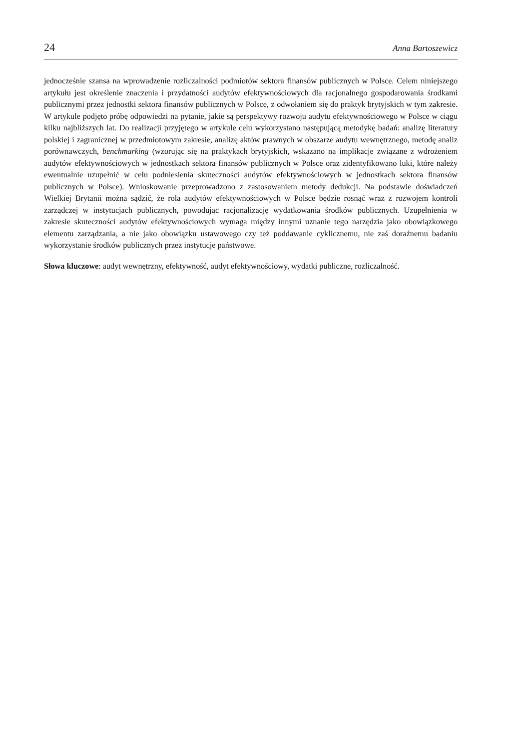24 Anna Bartoszewicz
jednocześnie szansa na wprowadzenie rozliczalności podmiotów sektora finansów publicznych w Polsce. Celem niniejszego artykułu jest określenie znaczenia i przydatności audytów efektywnościowych dla racjonalnego gospodarowania środkami publicznymi przez jednostki sektora finansów publicznych w Polsce, z odwołaniem się do praktyk brytyjskich w tym zakresie. W artykule podjęto próbę odpowiedzi na pytanie, jakie są perspektywy rozwoju audytu efektywnościowego w Polsce w ciągu kilku najbliższych lat. Do realizacji przyjętego w artykule celu wykorzystano następującą metodykę badań: analizę literatury polskiej i zagranicznej w przedmiotowym zakresie, analizę aktów prawnych w obszarze audytu wewnętrznego, metodę analiz porównawczych, benchmarking (wzorując się na praktykach brytyjskich, wskazano na implikacje związane z wdrożeniem audytów efektywnościowych w jednostkach sektora finansów publicznych w Polsce oraz zidentyfikowano luki, które należy ewentualnie uzupełnić w celu podniesienia skuteczności audytów efektywnościowych w jednostkach sektora finansów publicznych w Polsce). Wnioskowanie przeprowadzono z zastosowaniem metody dedukcji. Na podstawie doświadczeń Wielkiej Brytanii można sądzić, że rola audytów efektywnościowych w Polsce będzie rosnąć wraz z rozwojem kontroli zarządczej w instytucjach publicznych, powodując racjonalizację wydatkowania środków publicznych. Uzupełnienia w zakresie skuteczności audytów efektywnościowych wymaga między innymi uznanie tego narzędzia jako obowiązkowego elementu zarządzania, a nie jako obowiązku ustawowego czy też poddawanie cyklicznemu, nie zaś doraźnemu badaniu wykorzystanie środków publicznych przez instytucje państwowe.
Słowa kluczowe: audyt wewnętrzny, efektywność, audyt efektywnościowy, wydatki publiczne, rozliczalność.